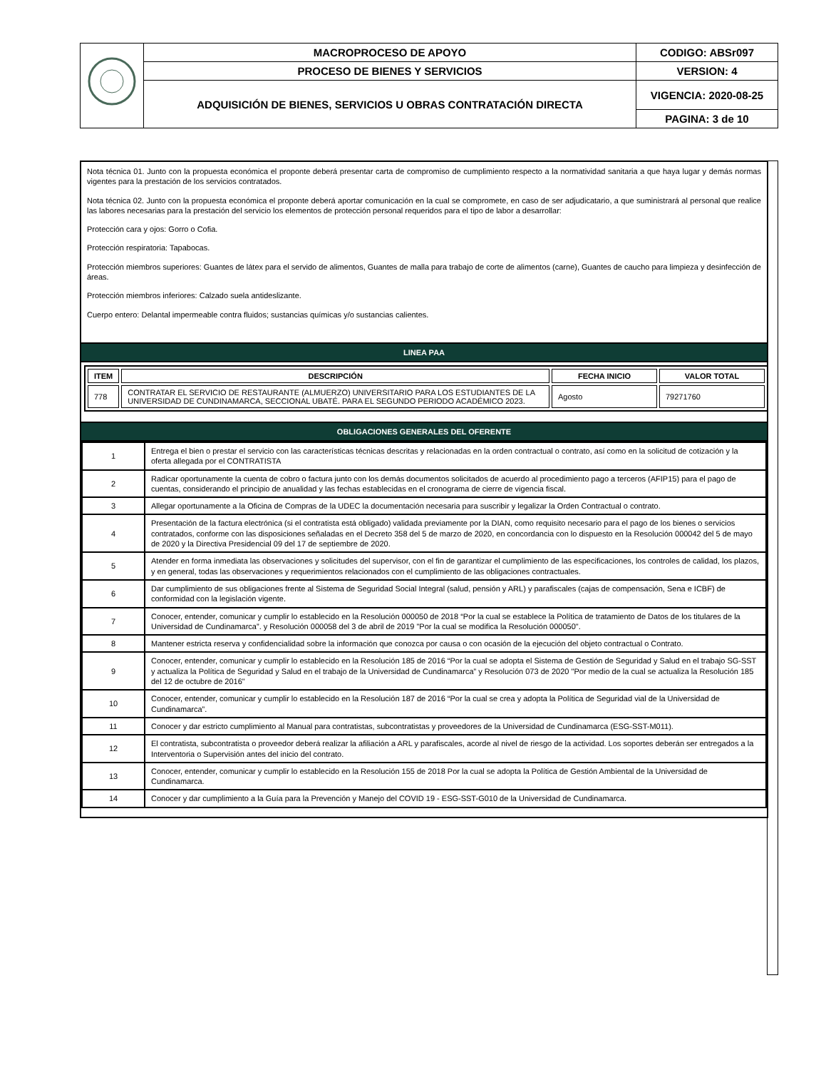| | MACROPROCESO DE APOYO | CODIGO: ABSr097 |
| | PROCESO DE BIENES Y SERVICIOS | VERSION: 4 |
| | ADQUISICIÓN DE BIENES, SERVICIOS U OBRAS CONTRATACIÓN DIRECTA | VIGENCIA: 2020-08-25 |
| | | PAGINA: 3 de 10 |
Nota técnica 01. Junto con la propuesta económica el proponte deberá presentar carta de compromiso de cumplimiento respecto a la normatividad sanitaria a que haya lugar y demás normas vigentes para la prestación de los servicios contratados.
Nota técnica 02. Junto con la propuesta económica el proponte deberá aportar comunicación en la cual se compromete, en caso de ser adjudicatario, a que suministrará al personal que realice las labores necesarias para la prestación del servicio los elementos de protección personal requeridos para el tipo de labor a desarrollar:
Protección cara y ojos: Gorro o Cofia.
Protección respiratoria: Tapabocas.
Protección miembros superiores: Guantes de látex para el servido de alimentos, Guantes de malla para trabajo de corte de alimentos (carne), Guantes de caucho para limpieza y desinfección de áreas.
Protección miembros inferiores: Calzado suela antideslizante.
Cuerpo entero: Delantal impermeable contra fluidos; sustancias químicas y/o sustancias calientes.
LINEA PAA
| ITEM | DESCRIPCIÓN | FECHA INICIO | VALOR TOTAL |
| --- | --- | --- | --- |
| 778 | CONTRATAR EL SERVICIO DE RESTAURANTE (ALMUERZO) UNIVERSITARIO PARA LOS ESTUDIANTES DE LA UNIVERSIDAD DE CUNDINAMARCA, SECCIONAL UBATÉ. PARA EL SEGUNDO PERIODO ACADÉMICO 2023. | Agosto | 79271760 |
OBLIGACIONES GENERALES DEL OFERENTE
| 1 | Entrega el bien o prestar el servicio con las características técnicas descritas y relacionadas en la orden contractual o contrato, así como en la solicitud de cotización y la oferta allegada por el CONTRATISTA |
| 2 | Radicar oportunamente la cuenta de cobro o factura junto con los demás documentos solicitados de acuerdo al procedimiento pago a terceros (AFIP15) para el pago de cuentas, considerando el principio de anualidad y las fechas establecidas en el cronograma de cierre de vigencia fiscal. |
| 3 | Allegar oportunamente a la Oficina de Compras de la UDEC la documentación necesaria para suscribir y legalizar la Orden Contractual o contrato. |
| 4 | Presentación de la factura electrónica (si el contratista está obligado) validada previamente por la DIAN, como requisito necesario para el pago de los bienes o servicios contratados, conforme con las disposiciones señaladas en el Decreto 358 del 5 de marzo de 2020, en concordancia con lo dispuesto en la Resolución 000042 del 5 de mayo de 2020 y la Directiva Presidencial 09 del 17 de septiembre de 2020. |
| 5 | Atender en forma inmediata las observaciones y solicitudes del supervisor, con el fin de garantizar el cumplimiento de las especificaciones, los controles de calidad, los plazos, y en general, todas las observaciones y requerimientos relacionados con el cumplimiento de las obligaciones contractuales. |
| 6 | Dar cumplimiento de sus obligaciones frente al Sistema de Seguridad Social Integral (salud, pensión y ARL) y parafiscales (cajas de compensación, Sena e ICBF) de conformidad con la legislación vigente. |
| 7 | Conocer, entender, comunicar y cumplir lo establecido en la Resolución 000050 de 2018 “Por la cual se establece la Política de tratamiento de Datos de los titulares de la Universidad de Cundinamarca”. y Resolución 000058 del 3 de abril de 2019 "Por la cual se modifica la Resolución 000050". |
| 8 | Mantener estricta reserva y confidencialidad sobre la información que conozca por causa o con ocasión de la ejecución del objeto contractual o Contrato. |
| 9 | Conocer, entender, comunicar y cumplir lo establecido en la Resolución 185 de 2016 “Por la cual se adopta el Sistema de Gestión de Seguridad y Salud en el trabajo SG-SST y actualiza la Política de Seguridad y Salud en el trabajo de la Universidad de Cundinamarca” y Resolución 073 de 2020 "Por medio de la cual se actualiza la Resolución 185 del 12 de octubre de 2016" |
| 10 | Conocer, entender, comunicar y cumplir lo establecido en la Resolución 187 de 2016 “Por la cual se crea y adopta la Política de Seguridad vial de la Universidad de Cundinamarca”. |
| 11 | Conocer y dar estricto cumplimiento al Manual para contratistas, subcontratistas y proveedores de la Universidad de Cundinamarca (ESG-SST-M011). |
| 12 | El contratista, subcontratista o proveedor deberá realizar la afiliación a ARL y parafiscales, acorde al nivel de riesgo de la actividad. Los soportes deberán ser entregados a la Interventoria o Supervisión antes del inicio del contrato. |
| 13 | Conocer, entender, comunicar y cumplir lo establecido en la Resolución 155 de 2018 Por la cual se adopta la Política de Gestión Ambiental de la Universidad de Cundinamarca. |
| 14 | Conocer y dar cumplimiento a la Guía para la Prevención y Manejo del COVID 19 - ESG-SST-G010 de la Universidad de Cundinamarca. |